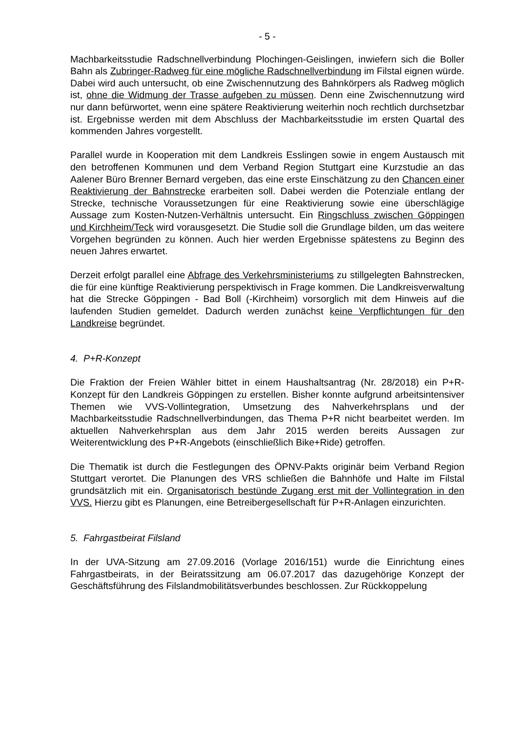- 5 -
Machbarkeitsstudie Radschnellverbindung Plochingen-Geislingen, inwiefern sich die Boller Bahn als Zubringer-Radweg für eine mögliche Radschnellverbindung im Filstal eignen würde. Dabei wird auch untersucht, ob eine Zwischennutzung des Bahnkörpers als Radweg möglich ist, ohne die Widmung der Trasse aufgeben zu müssen. Denn eine Zwischennutzung wird nur dann befürwortet, wenn eine spätere Reaktivierung weiterhin noch rechtlich durchsetzbar ist. Ergebnisse werden mit dem Abschluss der Machbarkeitsstudie im ersten Quartal des kommenden Jahres vorgestellt.
Parallel wurde in Kooperation mit dem Landkreis Esslingen sowie in engem Austausch mit den betroffenen Kommunen und dem Verband Region Stuttgart eine Kurzstudie an das Aalener Büro Brenner Bernard vergeben, das eine erste Einschätzung zu den Chancen einer Reaktivierung der Bahnstrecke erarbeiten soll. Dabei werden die Potenziale entlang der Strecke, technische Voraussetzungen für eine Reaktivierung sowie eine überschlägige Aussage zum Kosten-Nutzen-Verhältnis untersucht. Ein Ringschluss zwischen Göppingen und Kirchheim/Teck wird vorausgesetzt. Die Studie soll die Grundlage bilden, um das weitere Vorgehen begründen zu können. Auch hier werden Ergebnisse spätestens zu Beginn des neuen Jahres erwartet.
Derzeit erfolgt parallel eine Abfrage des Verkehrsministeriums zu stillgelegten Bahnstrecken, die für eine künftige Reaktivierung perspektivisch in Frage kommen. Die Landkreisverwaltung hat die Strecke Göppingen - Bad Boll (-Kirchheim) vorsorglich mit dem Hinweis auf die laufenden Studien gemeldet. Dadurch werden zunächst keine Verpflichtungen für den Landkreise begründet.
4. P+R-Konzept
Die Fraktion der Freien Wähler bittet in einem Haushaltsantrag (Nr. 28/2018) ein P+R-Konzept für den Landkreis Göppingen zu erstellen. Bisher konnte aufgrund arbeitsintensiver Themen wie VVS-Vollintegration, Umsetzung des Nahverkehrsplans und der Machbarkeitsstudie Radschnellverbindungen, das Thema P+R nicht bearbeitet werden. Im aktuellen Nahverkehrsplan aus dem Jahr 2015 werden bereits Aussagen zur Weiterentwicklung des P+R-Angebots (einschließlich Bike+Ride) getroffen.
Die Thematik ist durch die Festlegungen des ÖPNV-Pakts originär beim Verband Region Stuttgart verortet. Die Planungen des VRS schließen die Bahnhöfe und Halte im Filstal grundsätzlich mit ein. Organisatorisch bestünde Zugang erst mit der Vollintegration in den VVS. Hierzu gibt es Planungen, eine Betreibergesellschaft für P+R-Anlagen einzurichten.
5. Fahrgastbeirat Filsland
In der UVA-Sitzung am 27.09.2016 (Vorlage 2016/151) wurde die Einrichtung eines Fahrgastbeirats, in der Beiratssitzung am 06.07.2017 das dazugehörige Konzept der Geschäftsführung des Filslandmobilitätsverbundes beschlossen. Zur Rückkoppelung